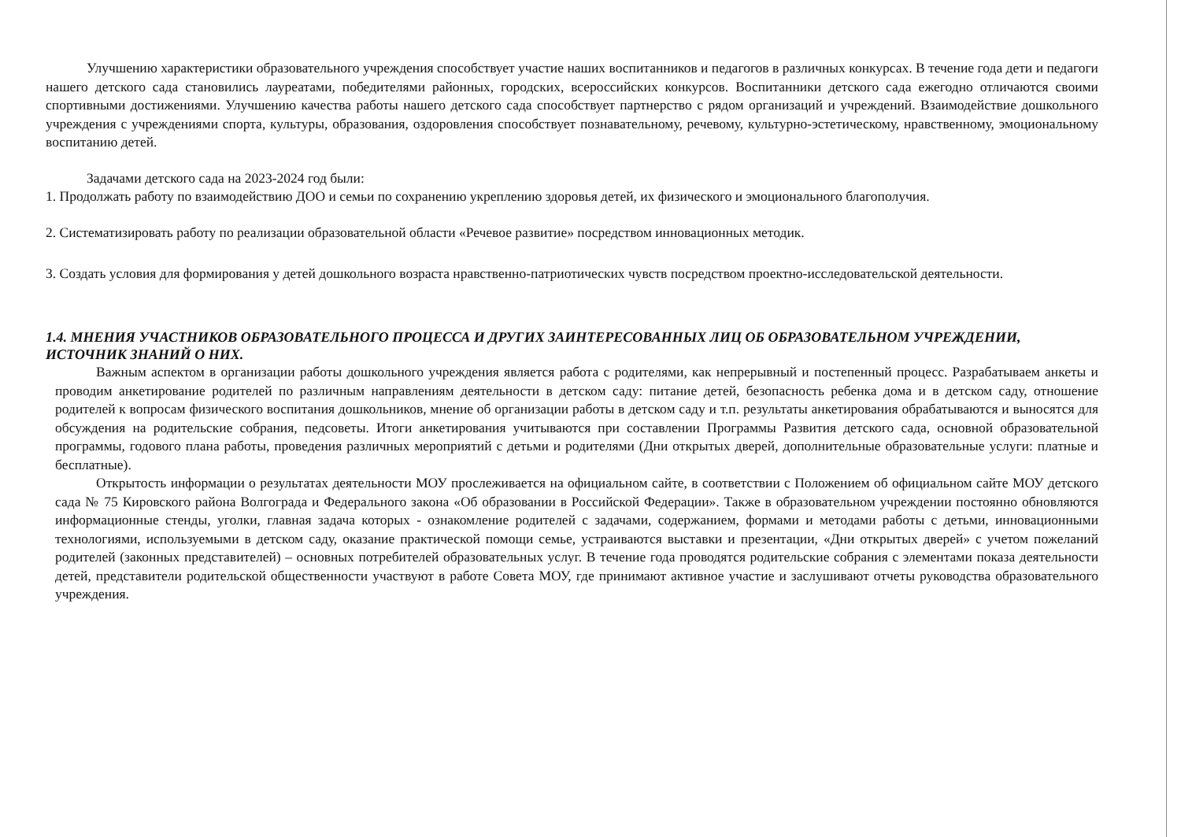Улучшению характеристики образовательного учреждения способствует участие наших воспитанников и педагогов в различных конкурсах. В течение года дети и педагоги нашего детского сада становились лауреатами, победителями районных, городских, всероссийских конкурсов. Воспитанники детского сада ежегодно отличаются своими спортивными достижениями. Улучшению качества работы нашего детского сада способствует партнерство с рядом организаций и учреждений. Взаимодействие дошкольного учреждения с учреждениями спорта, культуры, образования, оздоровления способствует познавательному, речевому, культурно-эстетическому, нравственному, эмоциональному воспитанию детей.
Задачами детского сада на 2023-2024 год были:
1. Продолжать работу по взаимодействию ДОО и семьи по сохранению укреплению здоровья детей, их физического и эмоционального благополучия.
2. Систематизировать работу по реализации образовательной области «Речевое развитие» посредством инновационных методик.
3. Создать условия для формирования у детей дошкольного возраста нравственно-патриотических чувств посредством проектно-исследовательской деятельности.
1.4. МНЕНИЯ УЧАСТНИКОВ ОБРАЗОВАТЕЛЬНОГО ПРОЦЕССА И ДРУГИХ ЗАИНТЕРЕСОВАННЫХ ЛИЦ ОБ ОБРАЗОВАТЕЛЬНОМ УЧРЕЖДЕНИИ, ИСТОЧНИК ЗНАНИЙ О НИХ.
Важным аспектом в организации работы дошкольного учреждения является работа с родителями, как непрерывный и постепенный процесс. Разрабатываем анкеты и проводим анкетирование родителей по различным направлениям деятельности в детском саду: питание детей, безопасность ребенка дома и в детском саду, отношение родителей к вопросам физического воспитания дошкольников, мнение об организации работы в детском саду и т.п. результаты анкетирования обрабатываются и выносятся для обсуждения на родительские собрания, педсоветы. Итоги анкетирования учитываются при составлении Программы Развития детского сада, основной образовательной программы, годового плана работы, проведения различных мероприятий с детьми и родителями (Дни открытых дверей, дополнительные образовательные услуги: платные и бесплатные).
Открытость информации о результатах деятельности МОУ прослеживается на официальном сайте, в соответствии с Положением об официальном сайте МОУ детского сада № 75 Кировского района Волгограда и Федерального закона «Об образовании в Российской Федерации». Также в образовательном учреждении постоянно обновляются информационные стенды, уголки, главная задача которых - ознакомление родителей с задачами, содержанием, формами и методами работы с детьми, инновационными технологиями, используемыми в детском саду, оказание практической помощи семье, устраиваются выставки и презентации, «Дни открытых дверей» с учетом пожеланий родителей (законных представителей) – основных потребителей образовательных услуг. В течение года проводятся родительские собрания с элементами показа деятельности детей, представители родительской общественности участвуют в работе Совета МОУ, где принимают активное участие и заслушивают отчеты руководства образовательного учреждения.